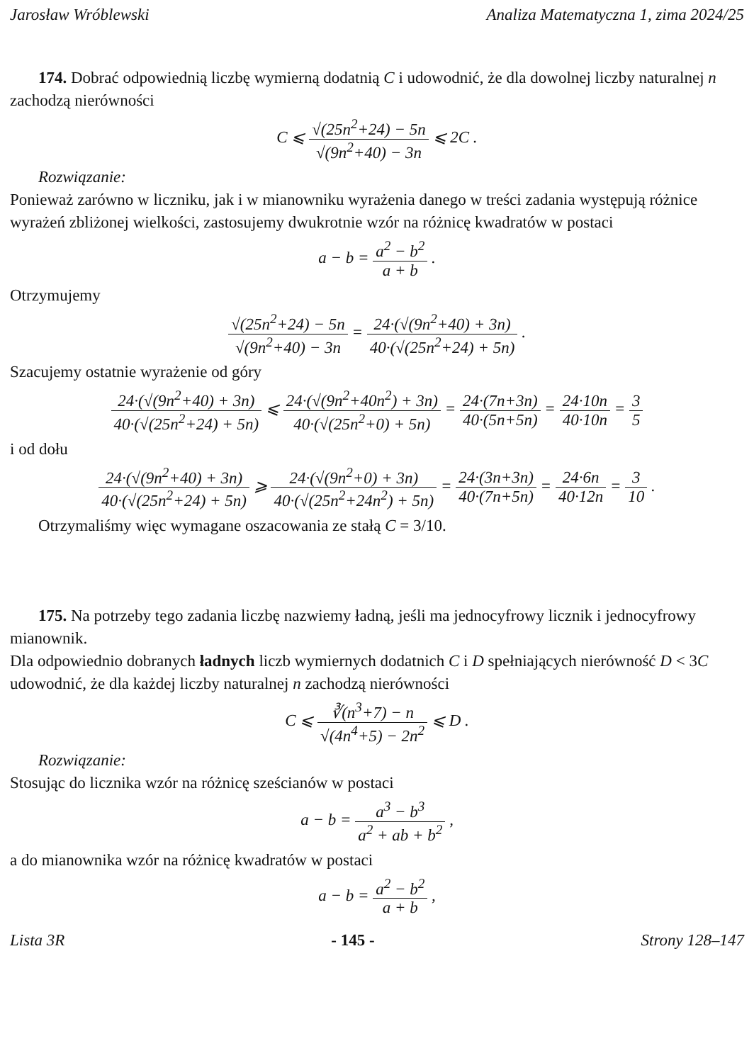Jarosław Wróblewski Analiza Matematyczna 1, zima 2024/25
174. Dobrać odpowiednią liczbę wymierną dodatnią C i udowodnić, że dla dowolnej liczby naturalnej n zachodzą nierówności
C ⩽ √(25n<sup>2</sup>+24) − 5n √(9n<sup>2</sup>+40) − 3n ⩽ 2C .
Rozwiązanie:
Ponieważ zarówno w liczniku, jak i w mianowniku wyrażenia danego w treści zadania występują różnice wyrażeń zbliżonej wielkości, zastosujemy dwukrotnie wzór na różnicę kwadratów w postaci
a − b = a<sup>2</sup> − b<sup>2</sup> a + b .
Otrzymujemy
√(25n<sup>2</sup>+24) − 5n √(9n<sup>2</sup>+40) − 3n = 24·(√(9n<sup>2</sup>+40) + 3n) 40·(√(25n<sup>2</sup>+24) + 5n) .
Szacujemy ostatnie wyrażenie od góry
24·(√(9n<sup>2</sup>+40) + 3n) 40·(√(25n<sup>2</sup>+24) + 5n) ⩽ 24·(√(9n<sup>2</sup>+40n<sup>2</sup>) + 3n) 40·(√(25n<sup>2</sup>+0) + 5n) = 24·(7n+3n) 40·(5n+5n) = 24·10n 40·10n = 3 5
i od dołu
24·(√(9n<sup>2</sup>+40) + 3n) 40·(√(25n<sup>2</sup>+24) + 5n) ⩾ 24·(√(9n<sup>2</sup>+0) + 3n) 40·(√(25n<sup>2</sup>+24n<sup>2</sup>) + 5n) = 24·(3n+3n) 40·(7n+5n) = 24·6n 40·12n = 3 10 .
Otrzymaliśmy więc wymagane oszacowania ze stałą C = 3/10.
175. Na potrzeby tego zadania liczbę nazwiemy ładną, jeśli ma jednocyfrowy licznik i jednocyfrowy mianownik.
Dla odpowiednio dobranych ładnych liczb wymiernych dodatnich C i D spełniających nierówność D < 3C udowodnić, że dla każdej liczby naturalnej n zachodzą nierówności
C ⩽ ∛(n<sup>3</sup>+7) − n √(4n<sup>4</sup>+5) − 2n<sup>2</sup> ⩽ D .
Rozwiązanie:
Stosując do licznika wzór na różnicę sześcianów w postaci
a − b = a<sup>3</sup> − b<sup>3</sup> a<sup>2</sup> + ab + b<sup>2</sup> ,
a do mianownika wzór na różnicę kwadratów w postaci
a − b = a<sup>2</sup> − b<sup>2</sup> a + b ,
Lista 3R - 145 - Strony 128–147